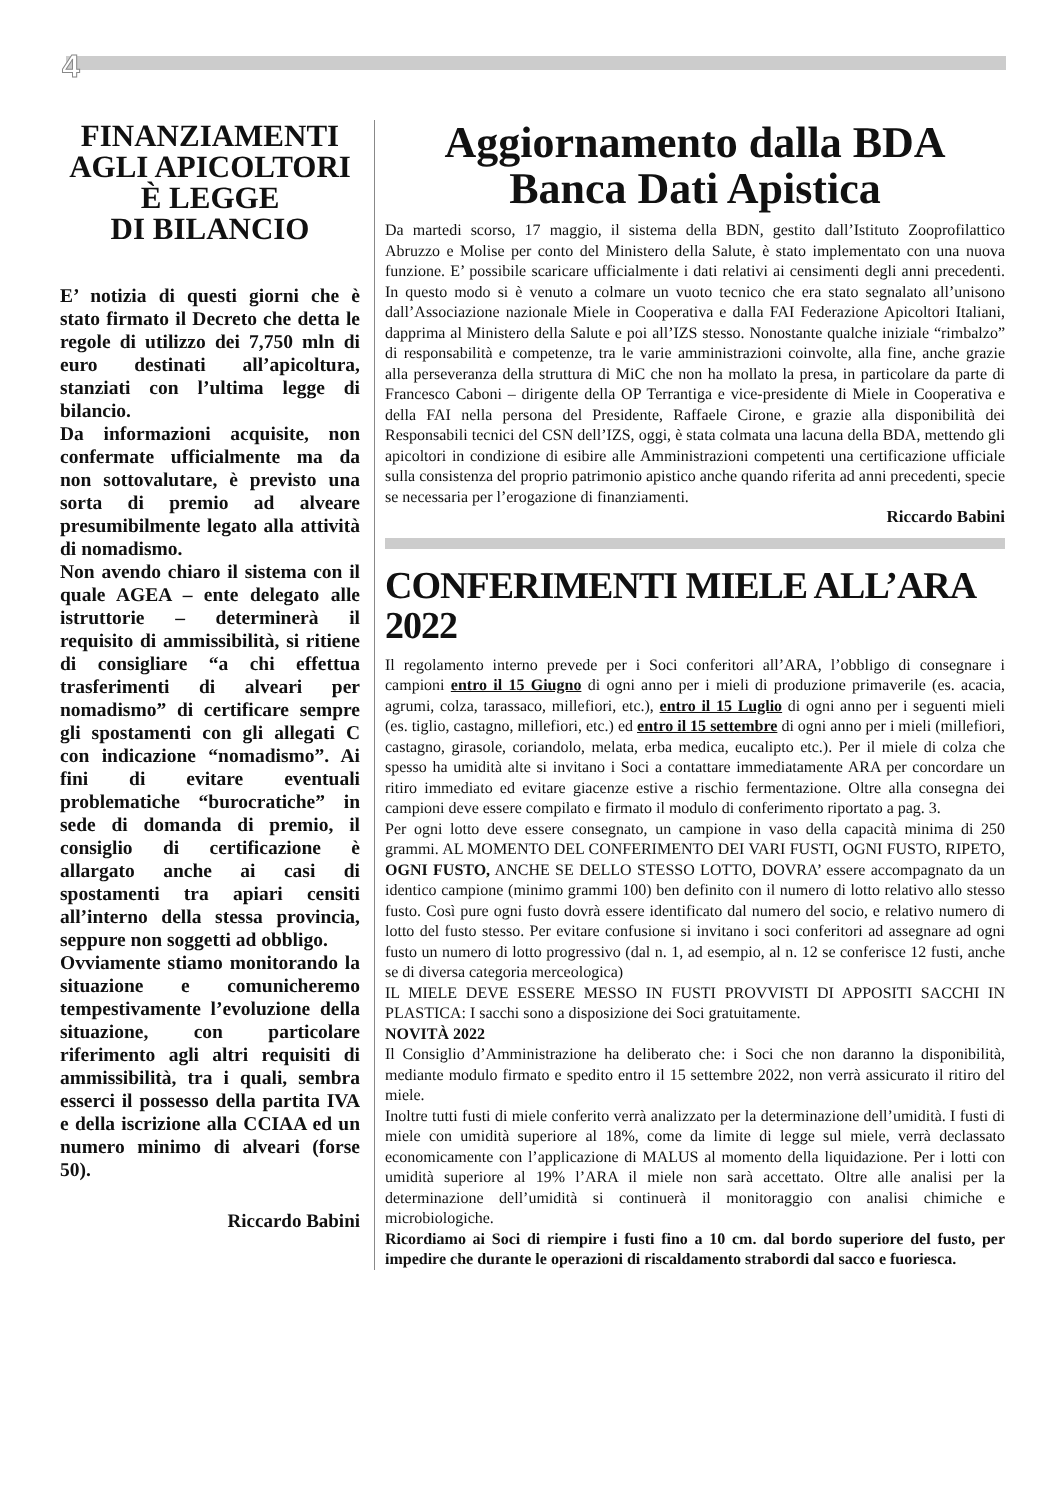4
FINANZIAMENTI AGLI APICOLTORI È LEGGE
DI BILANCIO
E’ notizia di questi giorni che è stato firmato il Decreto che detta le regole di utilizzo dei 7,750 mln di euro destinati all’apicoltura, stanziati con l’ultima legge di bilancio.
Da informazioni acquisite, non confermate ufficialmente ma da non sottovalutare, è previsto una sorta di premio ad alveare presumibilmente legato alla attività di nomadismo.
Non avendo chiaro il sistema con il quale AGEA – ente delegato alle istruttorie – determinerà il requisito di ammissibilità, si ritiene di consigliare “a chi effettua trasferimenti di alveari per nomadismo” di certificare sempre gli spostamenti con gli allegati C con indicazione “nomadismo”. Ai fini di evitare eventuali problematiche “burocratiche” in sede di domanda di premio, il consiglio di certificazione è allargato anche ai casi di spostamenti tra apiari censiti all’interno della stessa provincia, seppure non soggetti ad obbligo.
Ovviamente stiamo monitorando la situazione e comunicheremo tempestivamente l’evoluzione della situazione, con particolare riferimento agli altri requisiti di ammissibilità, tra i quali, sembra esserci il possesso della partita IVA e della iscrizione alla CCIAA ed un numero minimo di alveari (forse 50).
Riccardo Babini
Aggiornamento dalla BDA
Banca Dati Apistica
Da martedi scorso, 17 maggio, il sistema della BDN, gestito dall’Istituto Zooprofilattico Abruzzo e Molise per conto del Ministero della Salute, è stato implementato con una nuova funzione. E’ possibile scaricare ufficialmente i dati relativi ai censimenti degli anni precedenti. In questo modo si è venuto a colmare un vuoto tecnico che era stato segnalato all’unisono dall’Associazione nazionale Miele in Cooperativa e dalla FAI Federazione Apicoltori Italiani, dapprima al Ministero della Salute e poi all’IZS stesso. Nonostante qualche iniziale “rimbalzo” di responsabilità e competenze, tra le varie amministrazioni coinvolte, alla fine, anche grazie alla perseveranza della struttura di MiC che non ha mollato la presa, in particolare da parte di Francesco Caboni – dirigente della OP Terrantiga e vice-presidente di Miele in Cooperativa e della FAI nella persona del Presidente, Raffaele Cirone, e grazie alla disponibilità dei Responsabili tecnici del CSN dell’IZS, oggi, è stata colmata una lacuna della BDA, mettendo gli apicoltori in condizione di esibire alle Amministrazioni competenti una certificazione ufficiale sulla consistenza del proprio patrimonio apistico anche quando riferita ad anni precedenti, specie se necessaria per l’erogazione di finanziamenti.
Riccardo Babini
CONFERIMENTI MIELE ALL’ARA 2022
Il regolamento interno prevede per i Soci conferitori all’ARA, l’obbligo di consegnare i campioni entro il 15 Giugno di ogni anno per i mieli di produzione primaverile (es. acacia, agrumi, colza, tarassaco, millefiori, etc.), entro il 15 Luglio di ogni anno per i seguenti mieli (es. tiglio, castagno, millefiori, etc.) ed entro il 15 settembre di ogni anno per i mieli (millefiori, castagno, girasole, coriandolo, melata, erba medica, eucalipto etc.). Per il miele di colza che spesso ha umidità alte si invitano i Soci a contattare immediatamente ARA per concordare un ritiro immediato ed evitare giacenze estive a rischio fermentazione. Oltre alla consegna dei campioni deve essere compilato e firmato il modulo di conferimento riportato a pag. 3.
Per ogni lotto deve essere consegnato, un campione in vaso della capacità minima di 250 grammi. AL MOMENTO DEL CONFERIMENTO DEI VARI FUSTI, OGNI FUSTO, RIPETO, OGNI FUSTO, ANCHE SE DELLO STESSO LOTTO, DOVRA’ essere accompagnato da un identico campione (minimo grammi 100) ben definito con il numero di lotto relativo allo stesso fusto. Così pure ogni fusto dovrà essere identificato dal numero del socio, e relativo numero di lotto del fusto stesso. Per evitare confusione si invitano i soci conferitori ad assegnare ad ogni fusto un numero di lotto progressivo (dal n. 1, ad esempio, al n. 12 se conferisce 12 fusti, anche se di diversa categoria merceologica)
IL MIELE DEVE ESSERE MESSO IN FUSTI PROVVISTI DI APPOSITI SACCHI IN PLASTICA: I sacchi sono a disposizione dei Soci gratuitamente.
NOVITÀ 2022
Il Consiglio d’Amministrazione ha deliberato che: i Soci che non daranno la disponibilità, mediante modulo firmato e spedito entro il 15 settembre 2022, non verrà assicurato il ritiro del miele.
Inoltre tutti fusti di miele conferito verrà analizzato per la determinazione dell’umidità. I fusti di miele con umidità superiore al 18%, come da limite di legge sul miele, verrà declassato economicamente con l’applicazione di MALUS al momento della liquidazione. Per i lotti con umidità superiore al 19% l’ARA il miele non sarà accettato. Oltre alle analisi per la determinazione dell’umidità si continuerà il monitoraggio con analisi chimiche e microbiologiche.
Ricordiamo ai Soci di riempire i fusti fino a 10 cm. dal bordo superiore del fusto, per impedire che durante le operazioni di riscaldamento strabordi dal sacco e fuoriesca.